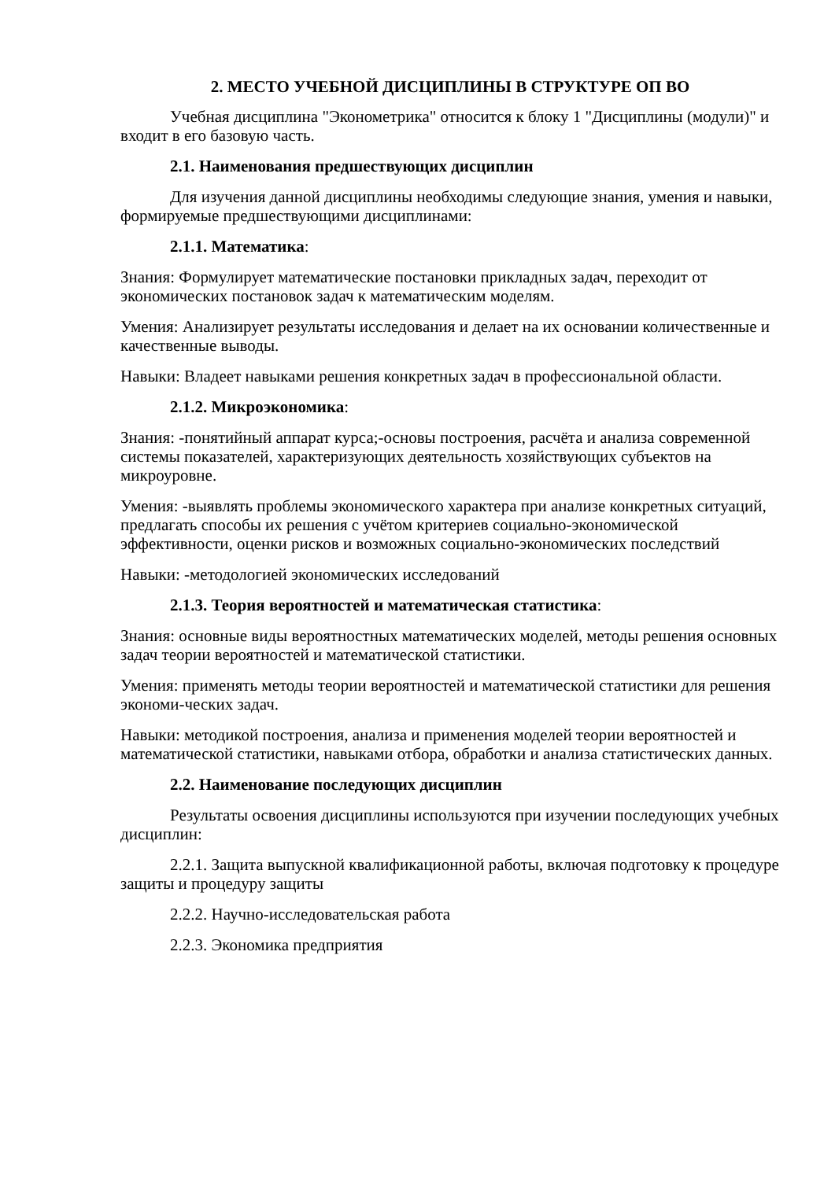2. МЕСТО УЧЕБНОЙ ДИСЦИПЛИНЫ В СТРУКТУРЕ ОП ВО
Учебная дисциплина "Эконометрика" относится к блоку 1 "Дисциплины (модули)" и входит в его базовую часть.
2.1. Наименования предшествующих дисциплин
Для изучения данной дисциплины необходимы следующие знания, умения и навыки, формируемые предшествующими дисциплинами:
2.1.1. Математика:
Знания: Формулирует математические постановки прикладных задач, переходит от экономических постановок задач к математическим моделям.
Умения: Анализирует результаты исследования и делает на их основании количественные и качественные выводы.
Навыки: Владеет навыками решения конкретных задач в профессиональной области.
2.1.2. Микроэкономика:
Знания: -понятийный аппарат курса;-основы построения, расчёта и анализа современной системы показателей, характеризующих деятельность хозяйствующих субъектов на микроуровне.
Умения: -выявлять проблемы экономического характера при анализе конкретных ситуаций, предлагать способы их решения с учётом критериев социально-экономической эффективности, оценки рисков и возможных социально-экономических последствий
Навыки: -методологией экономических исследований
2.1.3. Теория вероятностей и математическая статистика:
Знания: основные виды вероятностных математических моделей, методы решения основных задач теории вероятностей и математической статистики.
Умения: применять методы теории вероятностей и математической статистики для решения экономи-ческих задач.
Навыки: методикой построения, анализа и применения моделей теории вероятностей и математической статистики, навыками отбора, обработки и анализа статистических данных.
2.2. Наименование последующих дисциплин
Результаты освоения дисциплины используются при изучении последующих учебных дисциплин:
2.2.1. Защита выпускной квалификационной работы, включая подготовку к процедуре защиты и процедуру защиты
2.2.2. Научно-исследовательская работа
2.2.3. Экономика предприятия